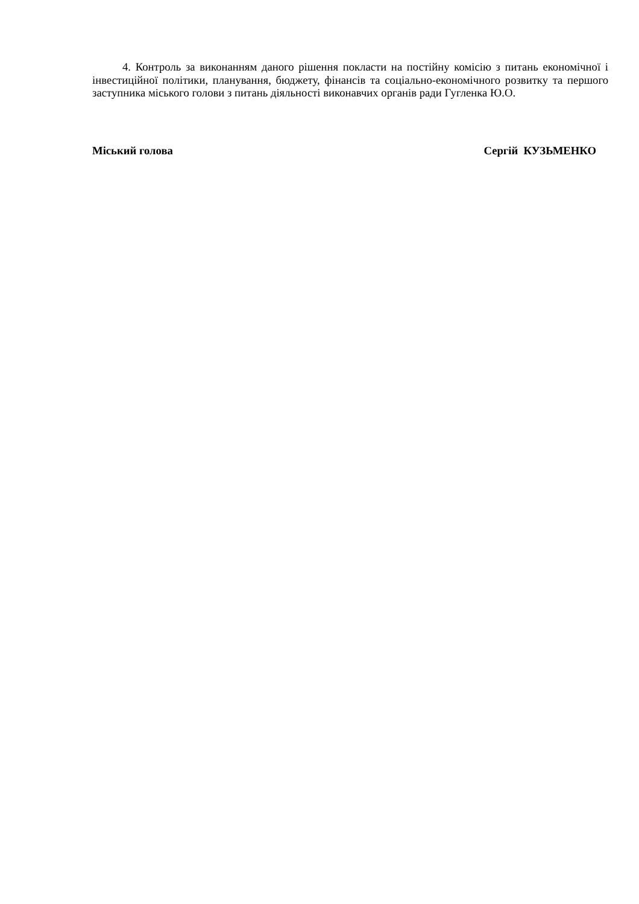4. Контроль за виконанням даного рішення покласти на постійну комісію з питань економічної і інвестиційної політики, планування, бюджету, фінансів та соціально-економічного розвитку та першого заступника міського голови з питань діяльності виконавчих органів ради Гугленка Ю.О.
Міський голова Сергій КУЗЬМЕНКО